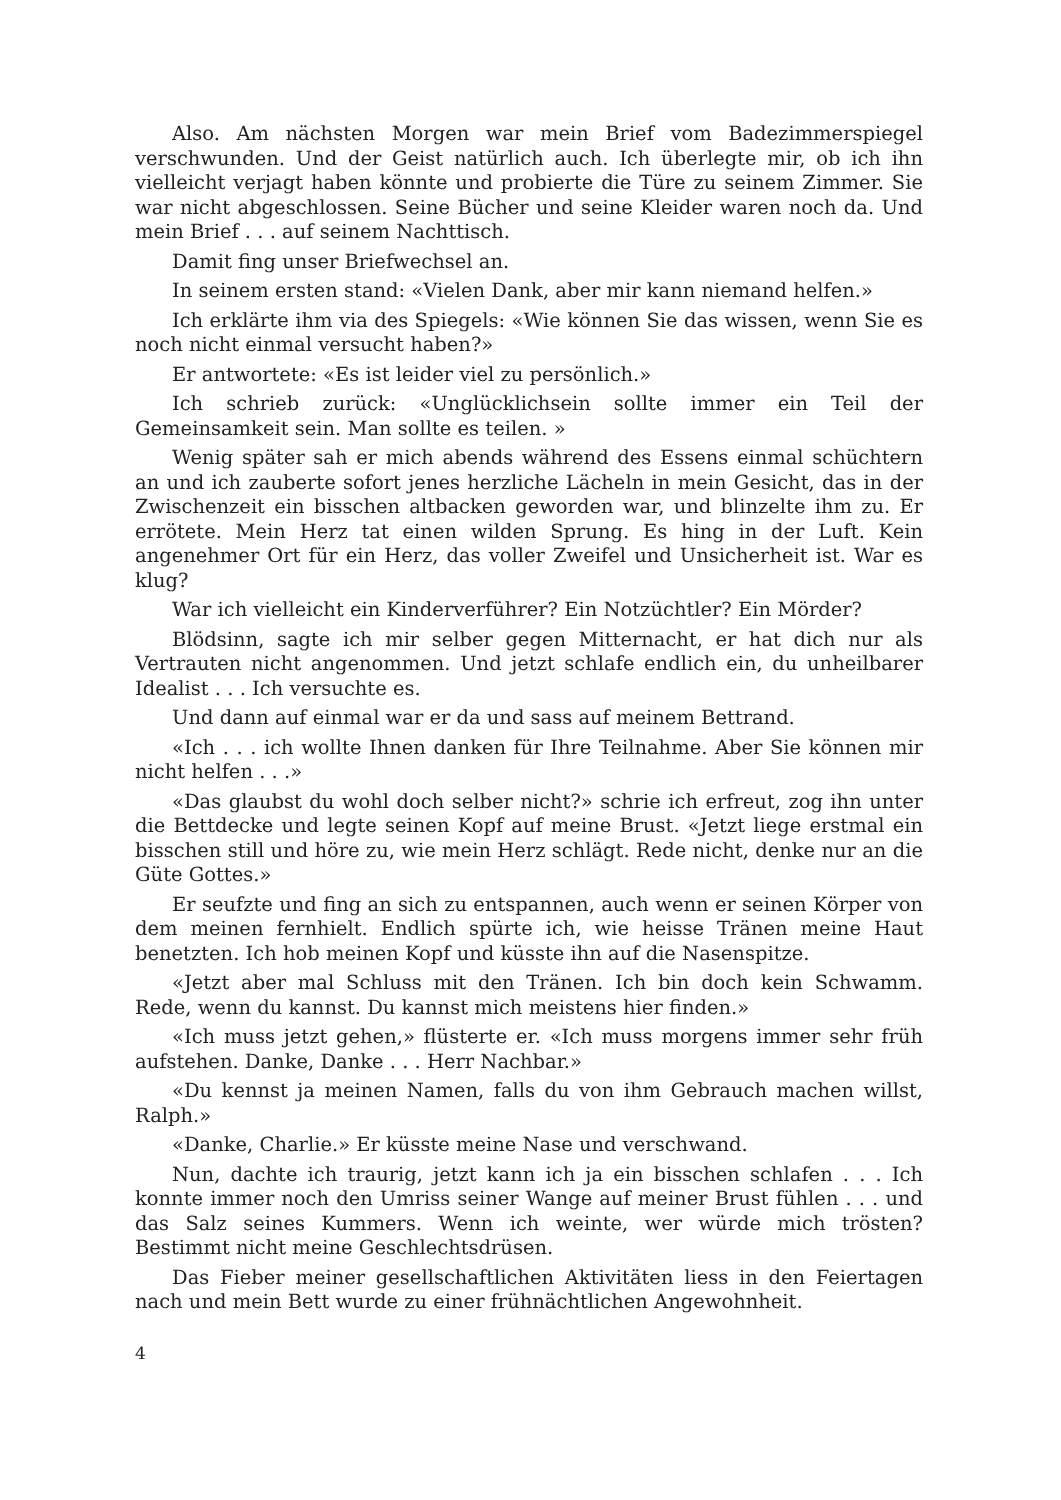Also. Am nächsten Morgen war mein Brief vom Badezimmerspiegel verschwunden. Und der Geist natürlich auch. Ich überlegte mir, ob ich ihn vielleicht verjagt haben könnte und probierte die Türe zu seinem Zimmer. Sie war nicht abgeschlossen. Seine Bücher und seine Kleider waren noch da. Und mein Brief . . . auf seinem Nachttisch.
Damit fing unser Briefwechsel an.
In seinem ersten stand: «Vielen Dank, aber mir kann niemand helfen.»
Ich erklärte ihm via des Spiegels: «Wie können Sie das wissen, wenn Sie es noch nicht einmal versucht haben?»
Er antwortete: «Es ist leider viel zu persönlich.»
Ich schrieb zurück: «Unglücklichsein sollte immer ein Teil der Gemeinsamkeit sein. Man sollte es teilen. »
Wenig später sah er mich abends während des Essens einmal schüchtern an und ich zauberte sofort jenes herzliche Lächeln in mein Gesicht, das in der Zwischenzeit ein bisschen altbacken geworden war, und blinzelte ihm zu. Er errötete. Mein Herz tat einen wilden Sprung. Es hing in der Luft. Kein angenehmer Ort für ein Herz, das voller Zweifel und Unsicherheit ist. War es klug?
War ich vielleicht ein Kinderverführer? Ein Notzüchtler? Ein Mörder?
Blödsinn, sagte ich mir selber gegen Mitternacht, er hat dich nur als Vertrauten nicht angenommen. Und jetzt schlafe endlich ein, du unheilbarer Idealist . . . Ich versuchte es.
Und dann auf einmal war er da und sass auf meinem Bettrand.
«Ich . . . ich wollte Ihnen danken für Ihre Teilnahme. Aber Sie können mir nicht helfen . . .»
«Das glaubst du wohl doch selber nicht?» schrie ich erfreut, zog ihn unter die Bettdecke und legte seinen Kopf auf meine Brust. «Jetzt liege erstmal ein bisschen still und höre zu, wie mein Herz schlägt. Rede nicht, denke nur an die Güte Gottes.»
Er seufzte und fing an sich zu entspannen, auch wenn er seinen Körper von dem meinen fernhielt. Endlich spürte ich, wie heisse Tränen meine Haut benetzten. Ich hob meinen Kopf und küsste ihn auf die Nasenspitze.
«Jetzt aber mal Schluss mit den Tränen. Ich bin doch kein Schwamm. Rede, wenn du kannst. Du kannst mich meistens hier finden.»
«Ich muss jetzt gehen,» flüsterte er. «Ich muss morgens immer sehr früh aufstehen. Danke, Danke . . . Herr Nachbar.»
«Du kennst ja meinen Namen, falls du von ihm Gebrauch machen willst, Ralph.»
«Danke, Charlie.» Er küsste meine Nase und verschwand.
Nun, dachte ich traurig, jetzt kann ich ja ein bisschen schlafen . . . Ich konnte immer noch den Umriss seiner Wange auf meiner Brust fühlen . . . und das Salz seines Kummers. Wenn ich weinte, wer würde mich trösten? Bestimmt nicht meine Geschlechtsdrüsen.
Das Fieber meiner gesellschaftlichen Aktivitäten liess in den Feiertagen nach und mein Bett wurde zu einer frühnächtlichen Angewohnheit.
4